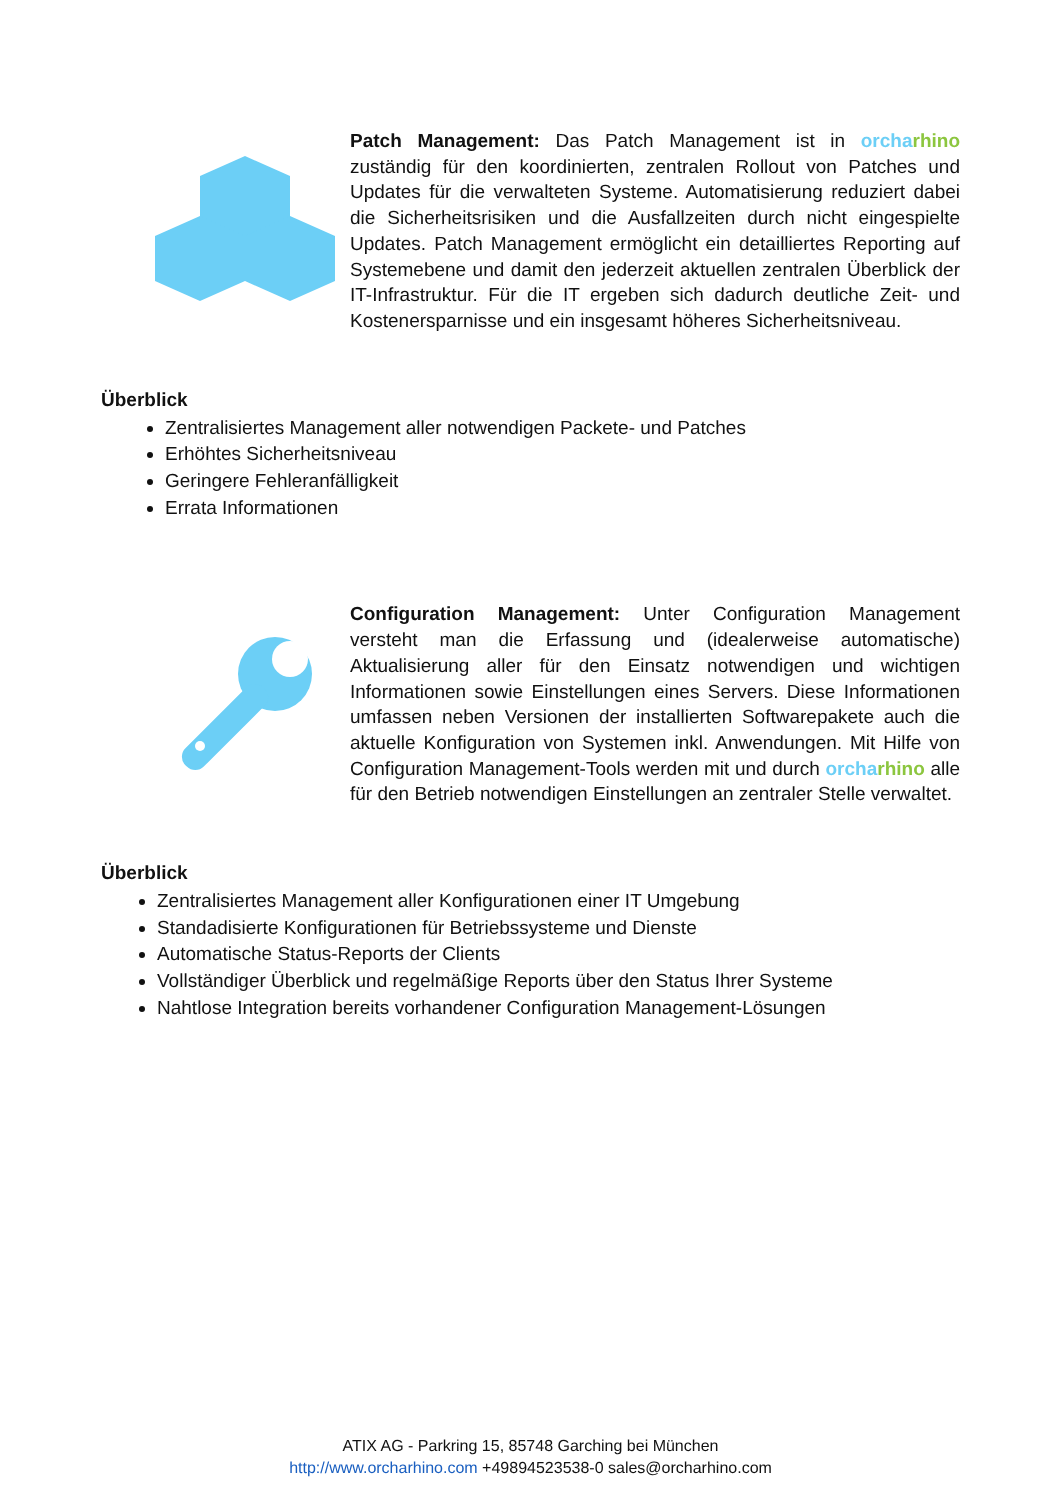Patch Management: Das Patch Management ist in orcha rhino zuständig für den koordinierten, zentralen Rollout von Patches und Updates für die verwalteten Systeme. Automatisierung reduziert dabei die Sicherheitsrisiken und die Ausfallzeiten durch nicht eingespielte Updates. Patch Management ermöglicht ein detailliertes Reporting auf Systemebene und damit den jederzeit aktuellen zentralen Überblick der IT-Infrastruktur. Für die IT ergeben sich dadurch deutliche Zeit- und Kostenersparnisse und ein insgesamt höheres Sicherheitsniveau.
Überblick
Zentralisiertes Management aller notwendigen Packete- und Patches
Erhöhtes Sicherheitsniveau
Geringere Fehleranfälligkeit
Errata Informationen
Configuration Management: Unter Configuration Management versteht man die Erfassung und (idealerweise automatische) Aktualisierung aller für den Einsatz notwendigen und wichtigen Informationen sowie Einstellungen eines Servers. Diese Informationen umfassen neben Versionen der installierten Softwarepakete auch die aktuelle Konfiguration von Systemen inkl. Anwendungen. Mit Hilfe von Configuration Management-Tools werden mit und durch orcha rhino alle für den Betrieb notwendigen Einstellungen an zentraler Stelle verwaltet.
Überblick
Zentralisiertes Management aller Konfigurationen einer IT Umgebung
Standadisierte Konfigurationen für Betriebssysteme und Dienste
Automatische Status-Reports der Clients
Vollständiger Überblick und regelmäßige Reports über den Status Ihrer Systeme
Nahtlose Integration bereits vorhandener Configuration Management-Lösungen
ATIX AG - Parkring 15, 85748 Garching bei München
http://www.orcharhino.com +49894523538-0 sales@orcharhino.com